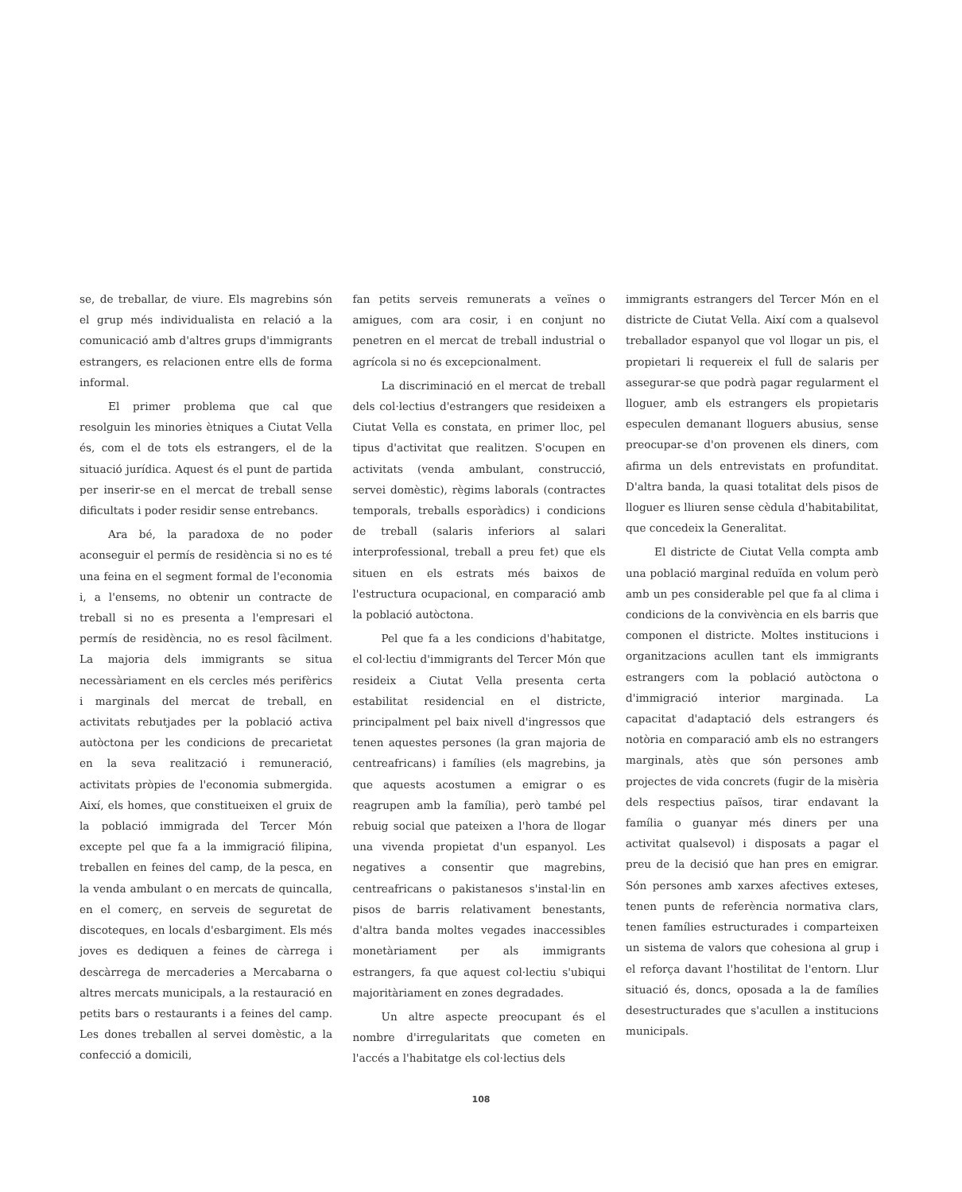se, de treballar, de viure. Els magrebins són el grup més individualista en relació a la comunicació amb d'altres grups d'immigrants estrangers, es relacionen entre ells de forma informal.
El primer problema que cal que resolguin les minories ètniques a Ciutat Vella és, com el de tots els estrangers, el de la situació jurídica. Aquest és el punt de partida per inserir-se en el mercat de treball sense dificultats i poder residir sense entrebancs.
Ara bé, la paradoxa de no poder aconseguir el permís de residència si no es té una feina en el segment formal de l'economia i, a l'ensems, no obtenir un contracte de treball si no es presenta a l'empresari el permís de residència, no es resol fàcilment. La majoria dels immigrants se situa necessàriament en els cercles més perifèrics i marginals del mercat de treball, en activitats rebutjades per la població activa autòctona per les condicions de precarietat en la seva realització i remuneració, activitats pròpies de l'economia submergida. Així, els homes, que constitueixen el gruix de la població immigrada del Tercer Món excepte pel que fa a la immigració filipina, treballen en feines del camp, de la pesca, en la venda ambulant o en mercats de quincalla, en el comerç, en serveis de seguretat de discoteques, en locals d'esbargiment. Els més joves es dediquen a feines de càrrega i descàrrega de mercaderies a Mercabarna o altres mercats municipals, a la restauració en petits bars o restaurants i a feines del camp. Les dones treballen al servei domèstic, a la confecció a domicili,
fan petits serveis remunerats a veïnes o amigues, com ara cosir, i en conjunt no penetren en el mercat de treball industrial o agrícola si no és excepcionalment.
La discriminació en el mercat de treball dels col·lectius d'estrangers que resideixen a Ciutat Vella es constata, en primer lloc, pel tipus d'activitat que realitzen. S'ocupen en activitats (venda ambulant, construcció, servei domèstic), règims laborals (contractes temporals, treballs esporàdics) i condicions de treball (salaris inferiors al salari interprofessional, treball a preu fet) que els situen en els estrats més baixos de l'estructura ocupacional, en comparació amb la població autòctona.
Pel que fa a les condicions d'habitatge, el col·lectiu d'immigrants del Tercer Món que resideix a Ciutat Vella presenta certa estabilitat residencial en el districte, principalment pel baix nivell d'ingressos que tenen aquestes persones (la gran majoria de centreafricans) i famílies (els magrebins, ja que aquests acostumen a emigrar o es reagrupen amb la família), però també pel rebuig social que pateixen a l'hora de llogar una vivenda propietat d'un espanyol. Les negatives a consentir que magrebins, centreafricans o pakistanesos s'instal·lin en pisos de barris relativament benestants, d'altra banda moltes vegades inaccessibles monetàriament per als immigrants estrangers, fa que aquest col·lectiu s'ubiqui majoritàriament en zones degradades.
Un altre aspecte preocupant és el nombre d'irregularitats que cometen en l'accés a l'habitatge els col·lectius dels
immigrants estrangers del Tercer Món en el districte de Ciutat Vella. Així com a qualsevol treballador espanyol que vol llogar un pis, el propietari li requereix el full de salaris per assegurar-se que podrà pagar regularment el lloguer, amb els estrangers els propietaris especulen demanant lloguers abusius, sense preocupar-se d'on provenen els diners, com afirma un dels entrevistats en profunditat. D'altra banda, la quasi totalitat dels pisos de lloguer es lliuren sense cèdula d'habitabilitat, que concedeix la Generalitat.
El districte de Ciutat Vella compta amb una població marginal reduïda en volum però amb un pes considerable pel que fa al clima i condicions de la convivència en els barris que componen el districte. Moltes institucions i organitzacions acullen tant els immigrants estrangers com la població autòctona o d'immigració interior marginada. La capacitat d'adaptació dels estrangers és notòria en comparació amb els no estrangers marginals, atès que són persones amb projectes de vida concrets (fugir de la misèria dels respectius països, tirar endavant la família o guanyar més diners per una activitat qualsevol) i disposats a pagar el preu de la decisió que han pres en emigrar. Són persones amb xarxes afectives exteses, tenen punts de referència normativa clars, tenen famílies estructurades i comparteixen un sistema de valors que cohesiona al grup i el reforça davant l'hostilitat de l'entorn. Llur situació és, doncs, oposada a la de famílies desestructurades que s'acullen a institucions municipals.
108